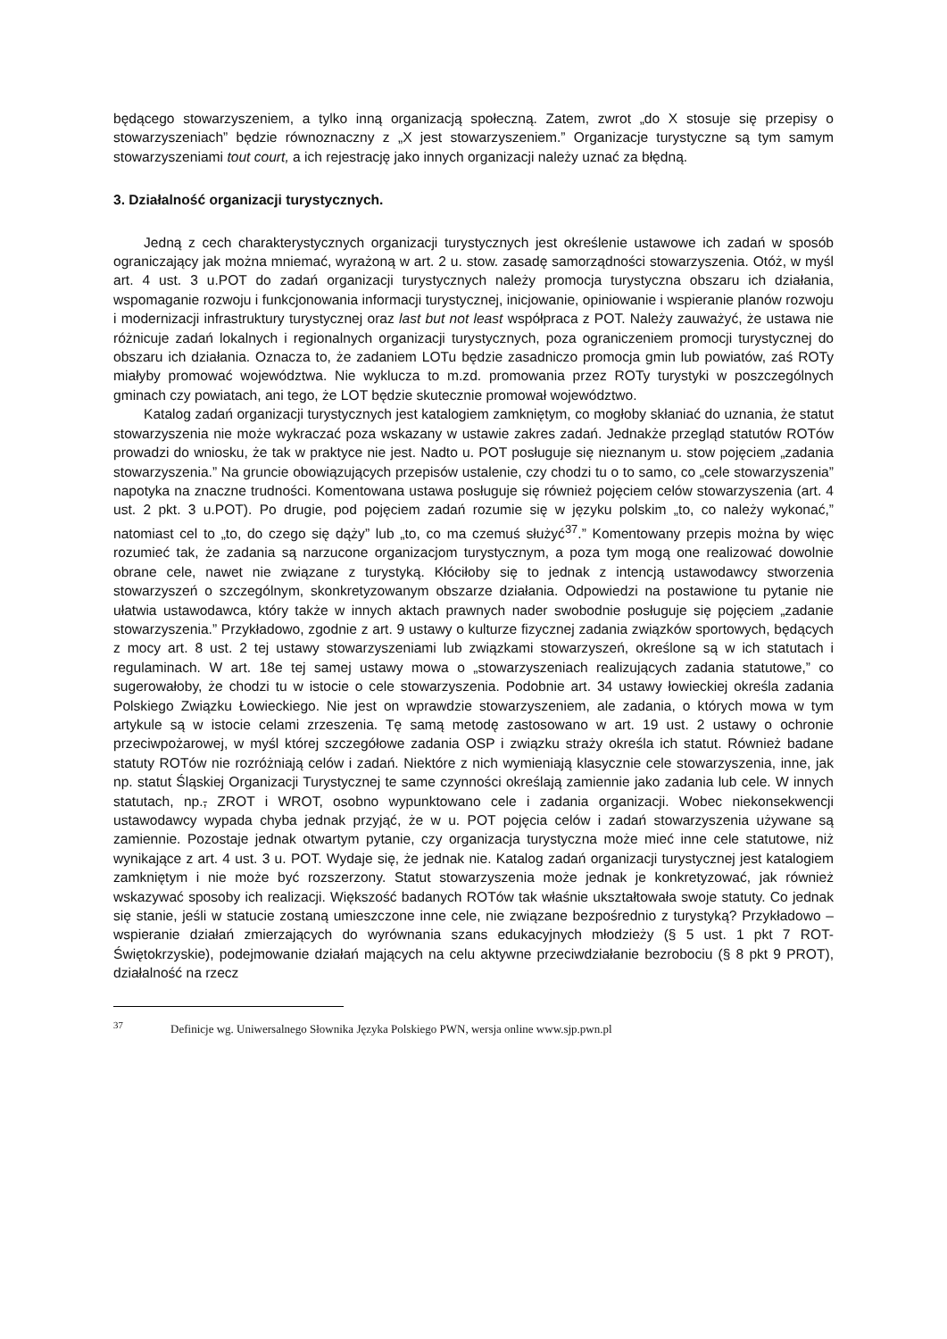będącego stowarzyszeniem, a tylko inną organizacją społeczną. Zatem, zwrot „do X stosuje się przepisy o stowarzyszeniach” będzie równoznaczny z „X jest stowarzyszeniem.” Organizacje turystyczne są tym samym stowarzyszeniami tout court, a ich rejestrację jako innych organizacji należy uznać za błędną.
3. Działalność organizacji turystycznych.
Jedną z cech charakterystycznych organizacji turystycznych jest określenie ustawowe ich zadań w sposób ograniczający jak można mniemać, wyrażoną w art. 2 u. stow. zasadę samorządności stowarzyszenia. Otóż, w myśl art. 4 ust. 3 u.POT do zadań organizacji turystycznych należy promocja turystyczna obszaru ich działania, wspomaganie rozwoju i funkcjonowania informacji turystycznej, inicjowanie, opiniowanie i wspieranie planów rozwoju i modernizacji infrastruktury turystycznej oraz last but not least współpraca z POT. Należy zauważyć, że ustawa nie różnicuje zadań lokalnych i regionalnych organizacji turystycznych, poza ograniczeniem promocji turystycznej do obszaru ich działania. Oznacza to, że zadaniem LOTu będzie zasadniczo promocja gmin lub powiatów, zaś ROTy miałyby promować województwa. Nie wyklucza to m.zd. promowania przez ROTy turystyki w poszczególnych gminach czy powiatach, ani tego, że LOT będzie skutecznie promował województwo.
Katalog zadań organizacji turystycznych jest katalogiem zamkniętym, co mogłoby skłaniać do uznania, że statut stowarzyszenia nie może wykraczać poza wskazany w ustawie zakres zadań. Jednakże przegląd statutów ROTów prowadzi do wniosku, że tak w praktyce nie jest. Nadto u. POT posługuje się nieznanym u. stow pojęciem „zadania stowarzyszenia.” Na gruncie obowiązujących przepisów ustalenie, czy chodzi tu o to samo, co „cele stowarzyszenia” napotyka na znaczne trudności. Komentowana ustawa posługuje się również pojęciem celów stowarzyszenia (art. 4 ust. 2 pkt. 3 u.POT). Po drugie, pod pojęciem zadań rozumie się w języku polskim „to, co należy wykonać,” natomiast cel to „to, do czego się dąży” lub „to, co ma czemuś służyć<sup>37</sup>.” Komentowany przepis można by więc rozumieć tak, że zadania są narzucone organizacjom turystycznym, a poza tym mogą one realizować dowolnie obrane cele, nawet nie związane z turystyką. Kłóciłoby się to jednak z intencją ustawodawcy stworzenia stowarzyszeń o szczególnym, skonkretyzowanym obszarze działania. Odpowiedzi na postawione tu pytanie nie ułatwia ustawodawca, który także w innych aktach prawnych nader swobodnie posługuje się pojęciem „zadanie stowarzyszenia.” Przykładowo, zgodnie z art. 9 ustawy o kulturze fizycznej zadania związków sportowych, będących z mocy art. 8 ust. 2 tej ustawy stowarzyszeniami lub związkami stowarzyszeń, określone są w ich statutach i regulaminach. W art. 18e tej samej ustawy mowa o „stowarzyszeniach realizujących zadania statutowe,” co sugerowałoby, że chodzi tu w istocie o cele stowarzyszenia. Podobnie art. 34 ustawy łowieckiej określa zadania Polskiego Związku Łowieckiego. Nie jest on wprawdzie stowarzyszeniem, ale zadania, o których mowa w tym artykule są w istocie celami zrzeszenia. Tę samą metodę zastosowano w art. 19 ust. 2 ustawy o ochronie przeciwpożarowej, w myśl której szczegółowe zadania OSP i związku straży określa ich statut. Również badane statuty ROTów nie rozróżniają celów i zadań. Niektóre z nich wymieniają klasycznie cele stowarzyszenia, inne, jak np. statut Śląskiej Organizacji Turystycznej te same czynności określają zamiennie jako zadania lub cele. W innych statutach, np., ZROT i WROT, osobno wypunktowano cele i zadania organizacji. Wobec niekonsekwencji ustawodawcy wypada chyba jednak przyjąć, że w u. POT pojęcia celów i zadań stowarzyszenia używane są zamiennie. Pozostaje jednak otwartym pytanie, czy organizacja turystyczna może mieć inne cele statutowe, niż wynikające z art. 4 ust. 3 u. POT. Wydaje się, że jednak nie. Katalog zadań organizacji turystycznej jest katalogiem zamkniętym i nie może być rozszerzony. Statut stowarzyszenia może jednak je konkretyzować, jak również wskazywać sposoby ich realizacji. Większość badanych ROTów tak właśnie ukształtowała swoje statuty. Co jednak się stanie, jeśli w statucie zostaną umieszczone inne cele, nie związane bezpośrednio z turystyką? Przykładowo – wspieranie działań zmierzających do wyrównania szans edukacyjnych młodzieży (§ 5 ust. 1 pkt 7 ROT-Świętokrzyskie), podejmowanie działań mających na celu aktywne przeciwdziałanie bezrobociu (§ 8 pkt 9 PROT), działalność na rzecz
<sup>37</sup> Definicje wg. Uniwersalnego Słownika Języka Polskiego PWN, wersja online www.sjp.pwn.pl